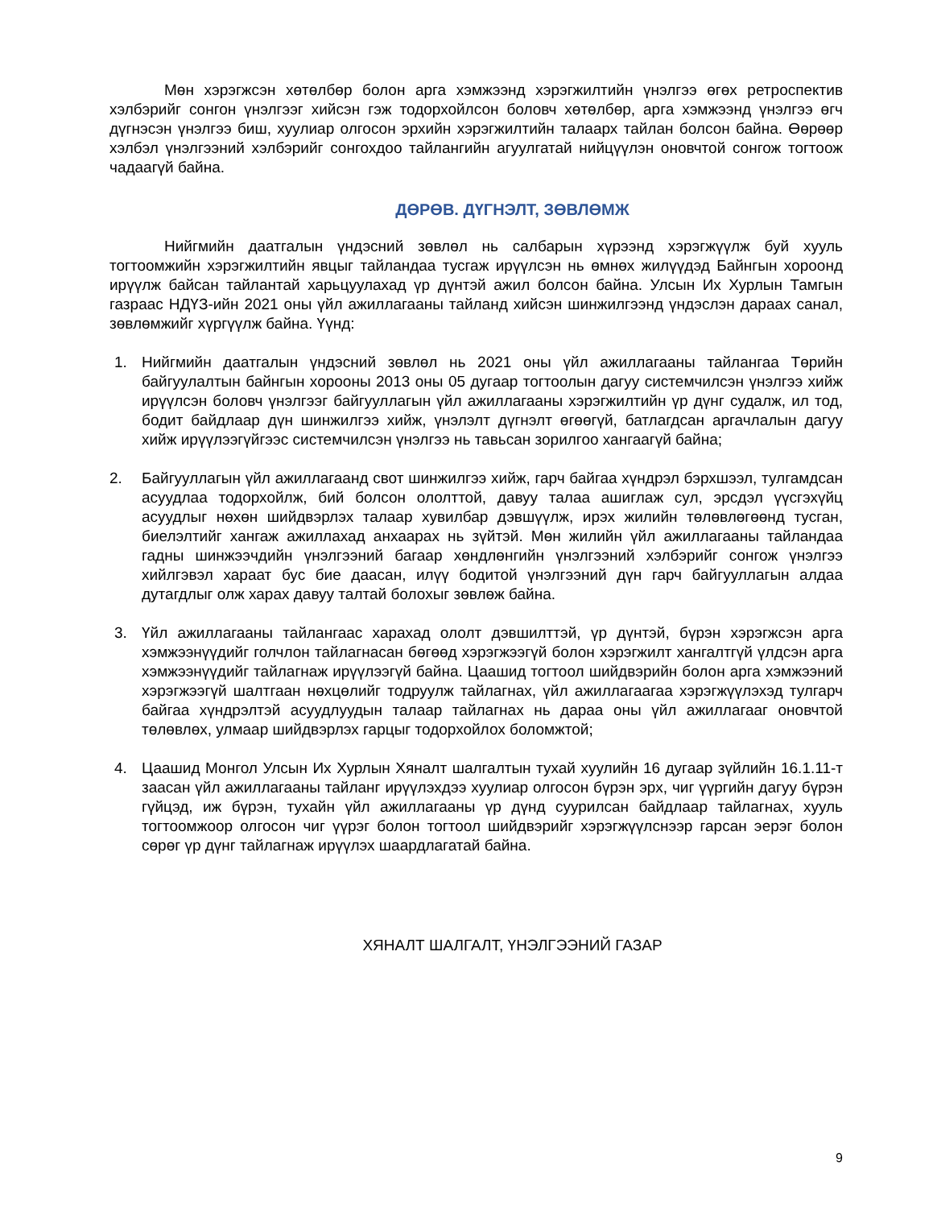Мөн хэрэгжсэн хөтөлбөр болон арга хэмжээнд хэрэгжилтийн үнэлгээ өгөх ретроспектив хэлбэрийг сонгон үнэлгээг хийсэн гэж тодорхойлсон боловч хөтөлбөр, арга хэмжээнд үнэлгээ өгч дүгнэсэн үнэлгээ биш, хуулиар олгосон эрхийн хэрэгжилтийн талаарх тайлан болсон байна. Өөрөөр хэлбэл үнэлгээний хэлбэрийг сонгохдоо тайлангийн агуулгатай нийцүүлэн оновчтой сонгож тогтоож чадаагүй байна.
ДӨРӨВ. ДҮГНЭЛТ, ЗӨВЛӨМЖ
Нийгмийн даатгалын үндэсний зөвлөл нь салбарын хүрээнд хэрэгжүүлж буй хууль тогтоомжийн хэрэгжилтийн явцыг тайландаа тусгаж ирүүлсэн нь өмнөх жилүүдэд Байнгын хороонд ирүүлж байсан тайлантай харьцуулахад үр дүнтэй ажил болсон байна. Улсын Их Хурлын Тамгын газраас НДҮЗ-ийн 2021 оны үйл ажиллагааны тайланд хийсэн шинжилгээнд үндэслэн дараах санал, зөвлөмжийг хүргүүлж байна. Үүнд:
1. Нийгмийн даатгалын үндэсний зөвлөл нь 2021 оны үйл ажиллагааны тайлангаа Төрийн байгуулалтын байнгын хорооны 2013 оны 05 дугаар тогтоолын дагуу системчилсэн үнэлгээ хийж ирүүлсэн боловч үнэлгээг байгууллагын үйл ажиллагааны хэрэгжилтийн үр дүнг судалж, ил тод, бодит байдлаар дүн шинжилгээ хийж, үнэлэлт дүгнэлт өгөөгүй, батлагдсан аргачлалын дагуу хийж ирүүлээгүйгээс системчилсэн үнэлгээ нь тавьсан зорилгоо хангаагүй байна;
2. Байгууллагын үйл ажиллагаанд свот шинжилгээ хийж, гарч байгаа хүндрэл бэрхшээл, тулгамдсан асуудлаа тодорхойлж, бий болсон ололттой, давуу талаа ашиглаж сул, эрсдэл үүсгэхүйц асуудлыг нөхөн шийдвэрлэх талаар хувилбар дэвшүүлж, ирэх жилийн төлөвлөгөөнд тусган, биелэлтийг хангаж ажиллахад анхаарах нь зүйтэй. Мөн жилийн үйл ажиллагааны тайландаа гадны шинжээчдийн үнэлгээний багаар хөндлөнгийн үнэлгээний хэлбэрийг сонгож үнэлгээ хийлгэвэл хараат бус бие даасан, илүү бодитой үнэлгээний дүн гарч байгууллагын алдаа дутагдлыг олж харах давуу талтай болохыг зөвлөж байна.
3. Үйл ажиллагааны тайлангаас харахад ололт дэвшилттэй, үр дүнтэй, бүрэн хэрэгжсэн арга хэмжээнүүдийг голчлон тайлагнасан бөгөөд хэрэгжээгүй болон хэрэгжилт хангалтгүй үлдсэн арга хэмжээнүүдийг тайлагнаж ирүүлээгүй байна. Цаашид тогтоол шийдвэрийн болон арга хэмжээний хэрэгжээгүй шалтгаан нөхцөлийг тодруулж тайлагнах, үйл ажиллагаагаа хэрэгжүүлэхэд тулгарч байгаа хүндрэлтэй асуудлуудын талаар тайлагнах нь дараа оны үйл ажиллагааг оновчтой төлөвлөх, улмаар шийдвэрлэх гарцыг тодорхойлох боломжтой;
4. Цаашид Монгол Улсын Их Хурлын Хяналт шалгалтын тухай хуулийн 16 дугаар зүйлийн 16.1.11-т заасан үйл ажиллагааны тайланг ирүүлэхдээ хуулиар олгосон бүрэн эрх, чиг үүргийн дагуу бүрэн гүйцэд, иж бүрэн, тухайн үйл ажиллагааны үр дүнд суурилсан байдлаар тайлагнах, хууль тогтоомжоор олгосон чиг үүрэг болон тогтоол шийдвэрийг хэрэгжүүлснээр гарсан эерэг болон сөрөг үр дүнг тайлагнаж ирүүлэх шаардлагатай байна.
ХЯНАЛТ ШАЛГАЛТ, ҮНЭЛГЭЭНИЙ ГАЗАР
9